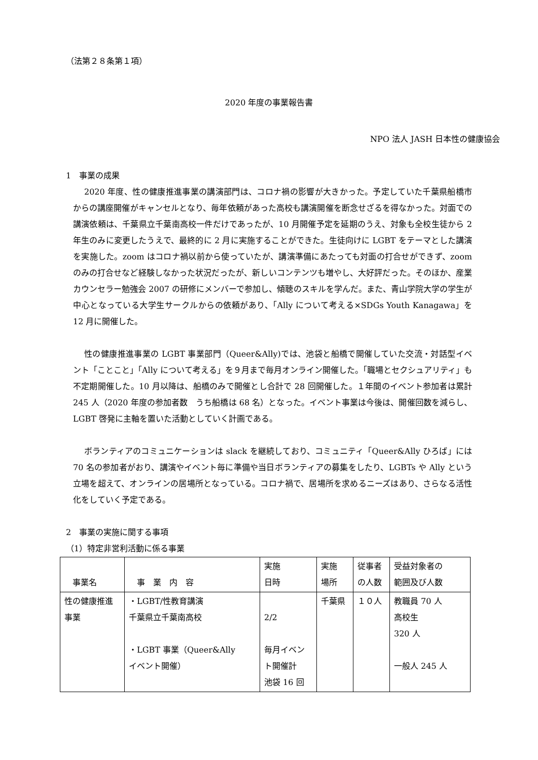（法第２８条第１項）
2020 年度の事業報告書
NPO 法人 JASH 日本性の健康協会
1　事業の成果
2020 年度、性の健康推進事業の講演部門は、コロナ禍の影響が大きかった。予定していた千葉県船橋市からの講座開催がキャンセルとなり、毎年依頼があった高校も講演開催を断念せざるを得なかった。対面での講演依頼は、千葉県立千葉南高校一件だけであったが、10 月開催予定を延期のうえ、対象も全校生徒から 2 年生のみに変更したうえで、最終的に 2 月に実施することができた。生徒向けに LGBT をテーマとした講演を実施した。zoom はコロナ禍以前から使っていたが、講演準備にあたっても対面の打合せができず、zoom のみの打合せなど経験しなかった状況だったが、新しいコンテンツも増やし、大好評だった。そのほか、産業カウンセラー勉強会 2007 の研修にメンバーで参加し、傾聴のスキルを学んだ。また、青山学院大学の学生が中心となっている大学生サークルからの依頼があり、「Ally について考える×SDGs Youth Kanagawa」を 12 月に開催した。
性の健康推進事業の LGBT 事業部門（Queer&Ally)では、池袋と船橋で開催していた交流・対話型イベント「ことこと」「Ally について考える」を９月まで毎月オンライン開催した。「職場とセクシュアリティ」も不定期開催した。10 月以降は、船橋のみで開催とし合計で 28 回開催した。１年間のイベント参加者は累計 245 人（2020 年度の参加者数　うち船橋は 68 名）となった。イベント事業は今後は、開催回数を減らし、LGBT 啓発に主軸を置いた活動としていく計画である。
ボランティアのコミュニケーションは slack を継続しており、コミュニティ「Queer&Ally ひろば」には 70 名の参加者がおり、講演やイベント毎に準備や当日ボランティアの募集をしたり、LGBTs や Ally という立場を超えて、オンラインの居場所となっている。コロナ禍で、居場所を求めるニーズはあり、さらなる活性化をしていく予定である。
2　事業の実施に関する事項
（1）特定非営利活動に係る事業
| 事業名 | 事 業 内 容 | 実施 日時 | 実施 場所 | 従事者 の人数 | 受益対象者の 範囲及び人数 |
| 性の健康推進 事業 | ・LGBT/性教育講演 千葉県立千葉南高校 ・LGBT 事業（Queer&Ally イベント開催） | 2/2 毎月イベン ト開催計 池袋 16 回 | 千葉県 | １０人 | 教職員 70 人 高校生 320 人 一般人 245 人 |